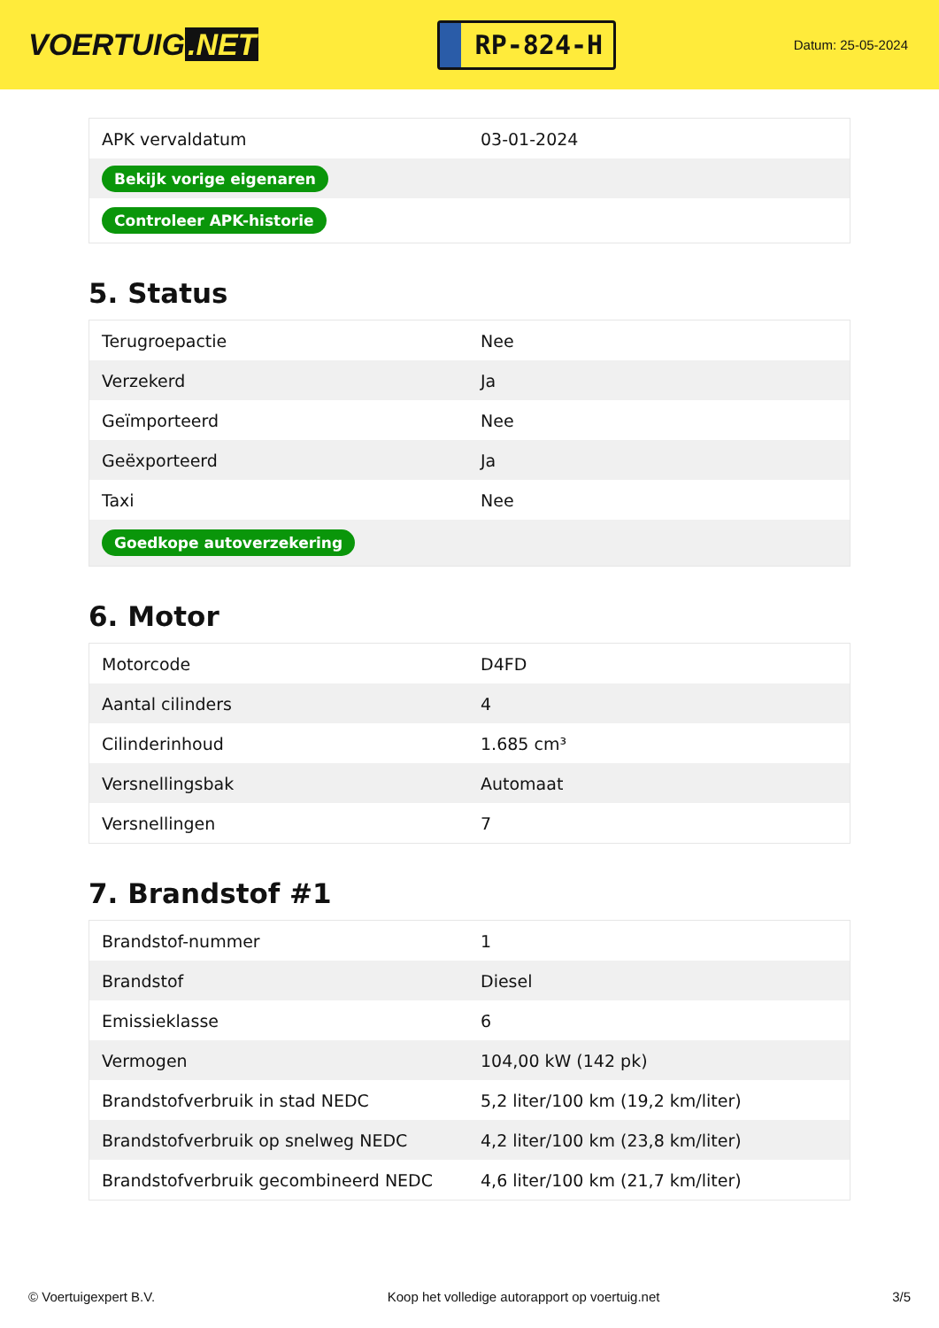VOERTUIG.NET
RP-824-H
Datum: 25-05-2024
| APK vervaldatum | 03-01-2024 |
| Bekijk vorige eigenaren | |
| Controleer APK-historie | |
5. Status
| Terugroepactie | Nee |
| Verzekerd | Ja |
| Geïmporteerd | Nee |
| Geëxporteerd | Ja |
| Taxi | Nee |
| Goedkope autoverzekering | |
6. Motor
| Motorcode | D4FD |
| Aantal cilinders | 4 |
| Cilinderinhoud | 1.685 cm³ |
| Versnellingsbak | Automaat |
| Versnellingen | 7 |
7. Brandstof #1
| Brandstof-nummer | 1 |
| Brandstof | Diesel |
| Emissieklasse | 6 |
| Vermogen | 104,00 kW (142 pk) |
| Brandstofverbruik in stad NEDC | 5,2 liter/100 km (19,2 km/liter) |
| Brandstofverbruik op snelweg NEDC | 4,2 liter/100 km (23,8 km/liter) |
| Brandstofverbruik gecombineerd NEDC | 4,6 liter/100 km (21,7 km/liter) |
© Voertuigexpert B.V. Koop het volledige autorapport op voertuig.net 3/5